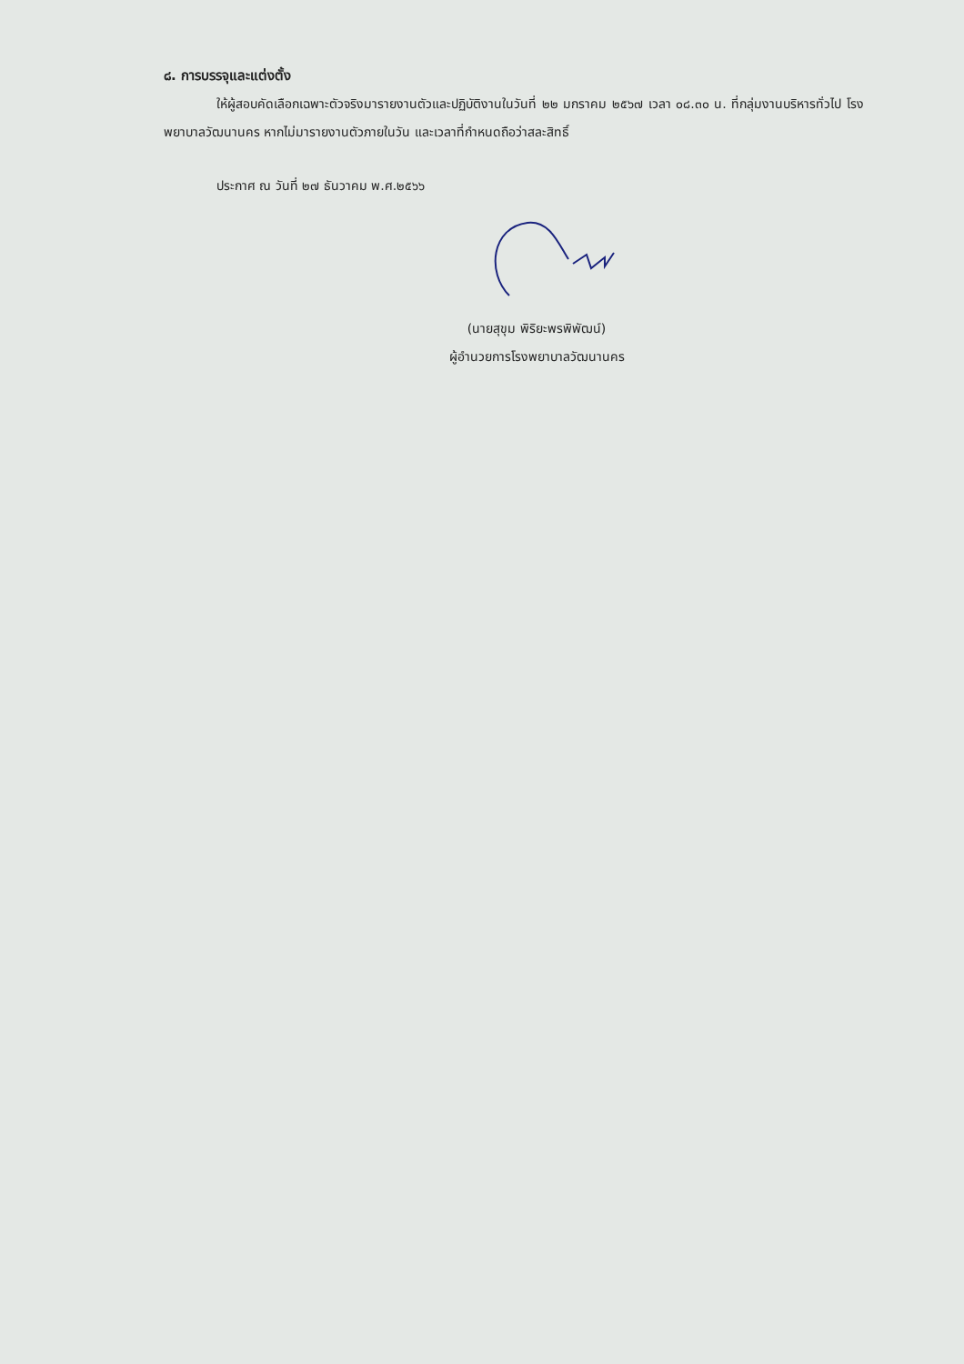๘. การบรรจุและแต่งตั้ง
ให้ผู้สอบคัดเลือกเฉพาะตัวจริงมารายงานตัวและปฏิบัติงานในวันที่ ๒๒ มกราคม ๒๕๖๗ เวลา ๐๘.๓๐ น. ที่กลุ่มงานบริหารทั่วไป โรงพยาบาลวัฒนานคร หากไม่มารายงานตัวภายในวัน และเวลาที่กำหนดถือว่าสละสิทธิ์
ประกาศ ณ วันที่ ๒๗ ธันวาคม พ.ศ.๒๕๖๖
(นายสุขุม พิริยะพรพิพัฒน์)
ผู้อำนวยการโรงพยาบาลวัฒนานคร